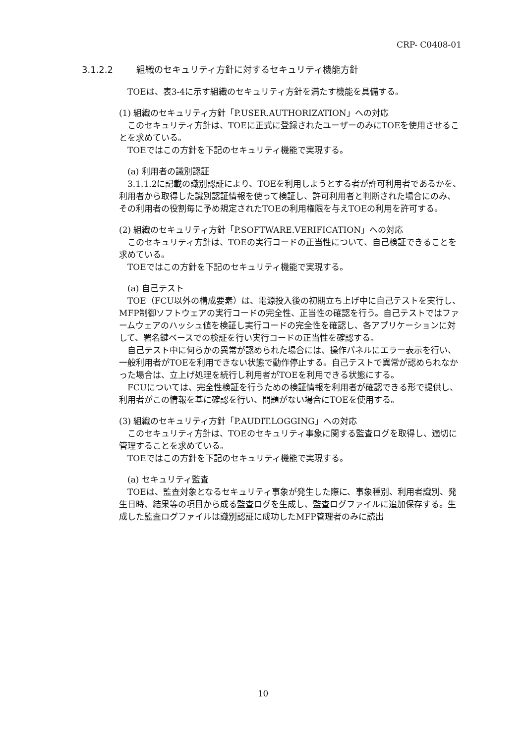CRP- C0408-01
3.1.2.2 組織のセキュリティ方針に対するセキュリティ機能方針
TOEは、表3-4に示す組織のセキュリティ方針を満たす機能を具備する。
(1) 組織のセキュリティ方針「P.USER.AUTHORIZATION」への対応
このセキュリティ方針は、TOEに正式に登録されたユーザーのみにTOEを使用させることを求めている。
TOEではこの方針を下記のセキュリティ機能で実現する。
(a) 利用者の識別認証
3.1.1.2に記載の識別認証により、TOEを利用しようとする者が許可利用者であるかを、利用者から取得した識別認証情報を使って検証し、許可利用者と判断された場合にのみ、その利用者の役割毎に予め規定されたTOEの利用権限を与えTOEの利用を許可する。
(2) 組織のセキュリティ方針「P.SOFTWARE.VERIFICATION」への対応
このセキュリティ方針は、TOEの実行コードの正当性について、自己検証できることを求めている。
TOEではこの方針を下記のセキュリティ機能で実現する。
(a) 自己テスト
TOE（FCU以外の構成要素）は、電源投入後の初期立ち上げ中に自己テストを実行し、MFP制御ソフトウェアの実行コードの完全性、正当性の確認を行う。自己テストではファームウェアのハッシュ値を検証し実行コードの完全性を確認し、各アプリケーションに対して、署名鍵ベースでの検証を行い実行コードの正当性を確認する。
自己テスト中に何らかの異常が認められた場合には、操作パネルにエラー表示を行い、一般利用者がTOEを利用できない状態で動作停止する。自己テストで異常が認められなかった場合は、立上げ処理を続行し利用者がTOEを利用できる状態にする。
FCUについては、完全性検証を行うための検証情報を利用者が確認できる形で提供し、利用者がこの情報を基に確認を行い、問題がない場合にTOEを使用する。
(3) 組織のセキュリティ方針「P.AUDIT.LOGGING」への対応
このセキュリティ方針は、TOEのセキュリティ事象に関する監査ログを取得し、適切に管理することを求めている。
TOEではこの方針を下記のセキュリティ機能で実現する。
(a) セキュリティ監査
TOEは、監査対象となるセキュリティ事象が発生した際に、事象種別、利用者識別、発生日時、結果等の項目から成る監査ログを生成し、監査ログファイルに追加保存する。生成した監査ログファイルは識別認証に成功したMFP管理者のみに読出
10